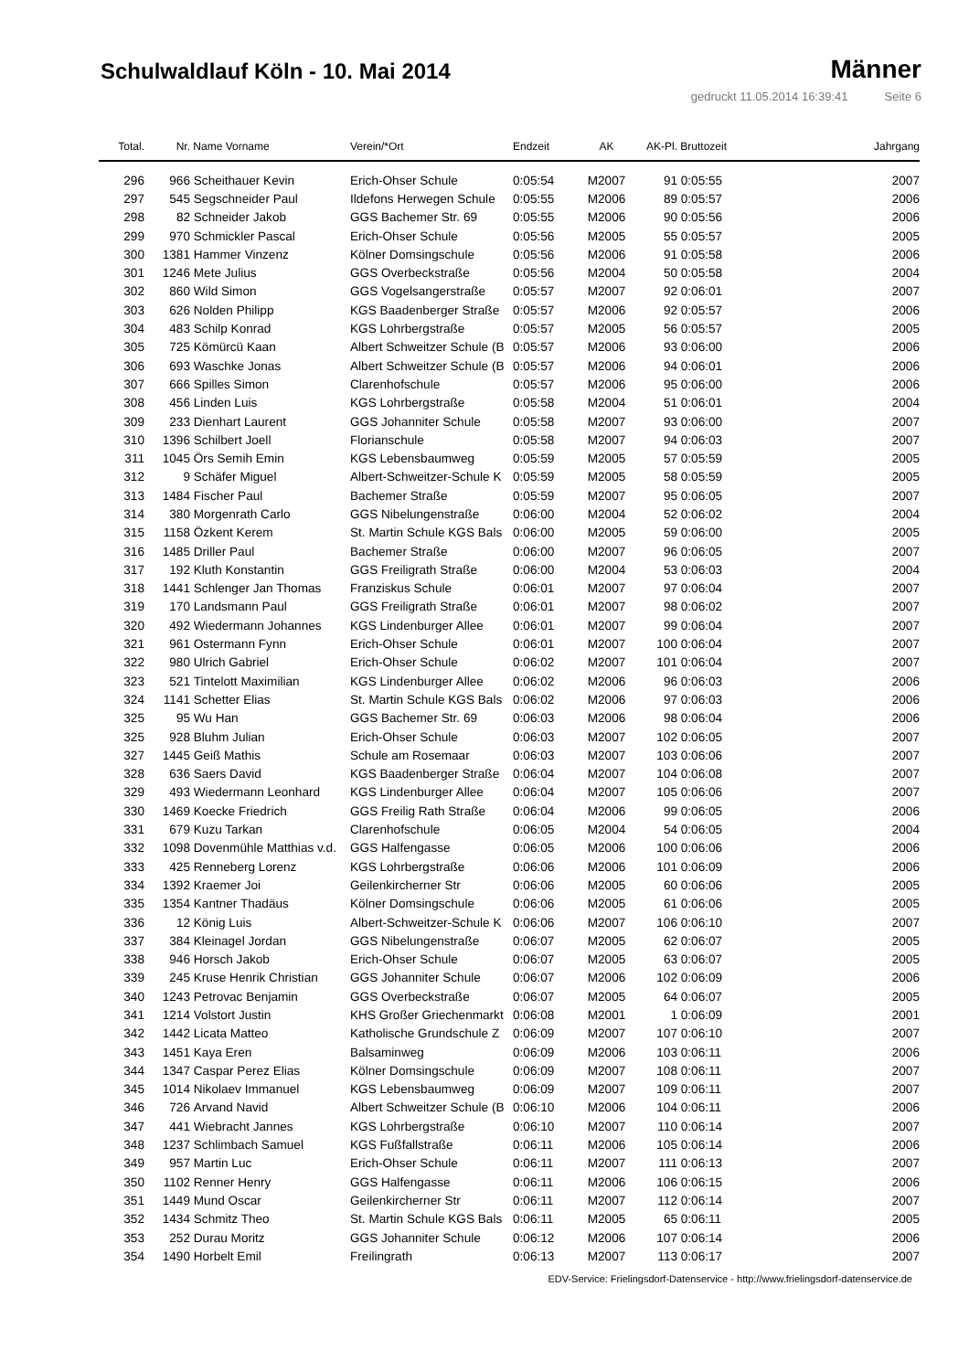Schulwaldlauf Köln - 10. Mai 2014
Männer
gedruckt 11.05.2014 16:39:41 Seite 6
| Total. | Nr. | Name Vorname | Verein/*Ort | Endzeit | AK | AK-Pl. | Bruttozeit | Jahrgang |
| --- | --- | --- | --- | --- | --- | --- | --- | --- |
| 296 | 966 | Scheithauer Kevin | Erich-Ohser Schule | 0:05:54 | M2007 | 91 | 0:05:55 | 2007 |
| 297 | 545 | Segschneider Paul | Ildefons Herwegen Schule | 0:05:55 | M2006 | 89 | 0:05:57 | 2006 |
| 298 | 82 | Schneider Jakob | GGS Bachemer Str. 69 | 0:05:55 | M2006 | 90 | 0:05:56 | 2006 |
| 299 | 970 | Schmickler Pascal | Erich-Ohser Schule | 0:05:56 | M2005 | 55 | 0:05:57 | 2005 |
| 300 | 1381 | Hammer Vinzenz | Kölner Domsingschule | 0:05:56 | M2006 | 91 | 0:05:58 | 2006 |
| 301 | 1246 | Mete Julius | GGS Overbeckstraße | 0:05:56 | M2004 | 50 | 0:05:58 | 2004 |
| 302 | 860 | Wild Simon | GGS Vogelsangerstraße | 0:05:57 | M2007 | 92 | 0:06:01 | 2007 |
| 303 | 626 | Nolden Philipp | KGS Baadenberger Straße | 0:05:57 | M2006 | 92 | 0:05:57 | 2006 |
| 304 | 483 | Schilp Konrad | KGS Lohrbergstraße | 0:05:57 | M2005 | 56 | 0:05:57 | 2005 |
| 305 | 725 | Kömürcü Kaan | Albert Schweitzer Schule (B | 0:05:57 | M2006 | 93 | 0:06:00 | 2006 |
| 306 | 693 | Waschke Jonas | Albert Schweitzer Schule (B | 0:05:57 | M2006 | 94 | 0:06:01 | 2006 |
| 307 | 666 | Spilles Simon | Clarenhofschule | 0:05:57 | M2006 | 95 | 0:06:00 | 2006 |
| 308 | 456 | Linden Luis | KGS Lohrbergstraße | 0:05:58 | M2004 | 51 | 0:06:01 | 2004 |
| 309 | 233 | Dienhart Laurent | GGS Johanniter Schule | 0:05:58 | M2007 | 93 | 0:06:00 | 2007 |
| 310 | 1396 | Schilbert Joell | Florianschule | 0:05:58 | M2007 | 94 | 0:06:03 | 2007 |
| 311 | 1045 | Örs Semih Emin | KGS Lebensbaumweg | 0:05:59 | M2005 | 57 | 0:05:59 | 2005 |
| 312 | 9 | Schäfer Miguel | Albert-Schweitzer-Schule K | 0:05:59 | M2005 | 58 | 0:05:59 | 2005 |
| 313 | 1484 | Fischer Paul | Bachemer Straße | 0:05:59 | M2007 | 95 | 0:06:05 | 2007 |
| 314 | 380 | Morgenrath Carlo | GGS Nibelungenstraße | 0:06:00 | M2004 | 52 | 0:06:02 | 2004 |
| 315 | 1158 | Özkent Kerem | St. Martin Schule KGS Bals | 0:06:00 | M2005 | 59 | 0:06:00 | 2005 |
| 316 | 1485 | Driller Paul | Bachemer Straße | 0:06:00 | M2007 | 96 | 0:06:05 | 2007 |
| 317 | 192 | Kluth Konstantin | GGS Freiligrath Straße | 0:06:00 | M2004 | 53 | 0:06:03 | 2004 |
| 318 | 1441 | Schlenger Jan Thomas | Franziskus Schule | 0:06:01 | M2007 | 97 | 0:06:04 | 2007 |
| 319 | 170 | Landsmann Paul | GGS Freiligrath Straße | 0:06:01 | M2007 | 98 | 0:06:02 | 2007 |
| 320 | 492 | Wiedermann Johannes | KGS Lindenburger Allee | 0:06:01 | M2007 | 99 | 0:06:04 | 2007 |
| 321 | 961 | Ostermann Fynn | Erich-Ohser Schule | 0:06:01 | M2007 | 100 | 0:06:04 | 2007 |
| 322 | 980 | Ulrich Gabriel | Erich-Ohser Schule | 0:06:02 | M2007 | 101 | 0:06:04 | 2007 |
| 323 | 521 | Tintelott Maximilian | KGS Lindenburger Allee | 0:06:02 | M2006 | 96 | 0:06:03 | 2006 |
| 324 | 1141 | Schetter Elias | St. Martin Schule KGS Bals | 0:06:02 | M2006 | 97 | 0:06:03 | 2006 |
| 325 | 95 | Wu Han | GGS Bachemer Str. 69 | 0:06:03 | M2006 | 98 | 0:06:04 | 2006 |
| 325 | 928 | Bluhm Julian | Erich-Ohser Schule | 0:06:03 | M2007 | 102 | 0:06:05 | 2007 |
| 327 | 1445 | Geiß Mathis | Schule am Rosemaar | 0:06:03 | M2007 | 103 | 0:06:06 | 2007 |
| 328 | 636 | Saers David | KGS Baadenberger Straße | 0:06:04 | M2007 | 104 | 0:06:08 | 2007 |
| 329 | 493 | Wiedermann Leonhard | KGS Lindenburger Allee | 0:06:04 | M2007 | 105 | 0:06:06 | 2007 |
| 330 | 1469 | Koecke Friedrich | GGS Freilig Rath Straße | 0:06:04 | M2006 | 99 | 0:06:05 | 2006 |
| 331 | 679 | Kuzu Tarkan | Clarenhofschule | 0:06:05 | M2004 | 54 | 0:06:05 | 2004 |
| 332 | 1098 | Dovenmühle Matthias v.d. | GGS Halfengasse | 0:06:05 | M2006 | 100 | 0:06:06 | 2006 |
| 333 | 425 | Renneberg Lorenz | KGS Lohrbergstraße | 0:06:06 | M2006 | 101 | 0:06:09 | 2006 |
| 334 | 1392 | Kraemer Joi | Geilenkircherner Str | 0:06:06 | M2005 | 60 | 0:06:06 | 2005 |
| 335 | 1354 | Kantner Thadäus | Kölner Domsingschule | 0:06:06 | M2005 | 61 | 0:06:06 | 2005 |
| 336 | 12 | König Luis | Albert-Schweitzer-Schule K | 0:06:06 | M2007 | 106 | 0:06:10 | 2007 |
| 337 | 384 | Kleinagel Jordan | GGS Nibelungenstraße | 0:06:07 | M2005 | 62 | 0:06:07 | 2005 |
| 338 | 946 | Horsch Jakob | Erich-Ohser Schule | 0:06:07 | M2005 | 63 | 0:06:07 | 2005 |
| 339 | 245 | Kruse Henrik Christian | GGS Johanniter Schule | 0:06:07 | M2006 | 102 | 0:06:09 | 2006 |
| 340 | 1243 | Petrovac Benjamin | GGS Overbeckstraße | 0:06:07 | M2005 | 64 | 0:06:07 | 2005 |
| 341 | 1214 | Volstort Justin | KHS Großer Griechenmarkt | 0:06:08 | M2001 | 1 | 0:06:09 | 2001 |
| 342 | 1442 | Licata Matteo | Katholische Grundschule Z | 0:06:09 | M2007 | 107 | 0:06:10 | 2007 |
| 343 | 1451 | Kaya Eren | Balsaminweg | 0:06:09 | M2006 | 103 | 0:06:11 | 2006 |
| 344 | 1347 | Caspar Perez Elias | Kölner Domsingschule | 0:06:09 | M2007 | 108 | 0:06:11 | 2007 |
| 345 | 1014 | Nikolaev Immanuel | KGS Lebensbaumweg | 0:06:09 | M2007 | 109 | 0:06:11 | 2007 |
| 346 | 726 | Arvand Navid | Albert Schweitzer Schule (B | 0:06:10 | M2006 | 104 | 0:06:11 | 2006 |
| 347 | 441 | Wiebracht Jannes | KGS Lohrbergstraße | 0:06:10 | M2007 | 110 | 0:06:14 | 2007 |
| 348 | 1237 | Schlimbach Samuel | KGS Fußfallstraße | 0:06:11 | M2006 | 105 | 0:06:14 | 2006 |
| 349 | 957 | Martin Luc | Erich-Ohser Schule | 0:06:11 | M2007 | 111 | 0:06:13 | 2007 |
| 350 | 1102 | Renner Henry | GGS Halfengasse | 0:06:11 | M2006 | 106 | 0:06:15 | 2006 |
| 351 | 1449 | Mund Oscar | Geilenkircherner Str | 0:06:11 | M2007 | 112 | 0:06:14 | 2007 |
| 352 | 1434 | Schmitz Theo | St. Martin Schule KGS Bals | 0:06:11 | M2005 | 65 | 0:06:11 | 2005 |
| 353 | 252 | Durau Moritz | GGS Johanniter Schule | 0:06:12 | M2006 | 107 | 0:06:14 | 2006 |
| 354 | 1490 | Horbelt Emil | Freilingrath | 0:06:13 | M2007 | 113 | 0:06:17 | 2007 |
EDV-Service: Frielingsdorf-Datenservice - http://www.frielingsdorf-datenservice.de